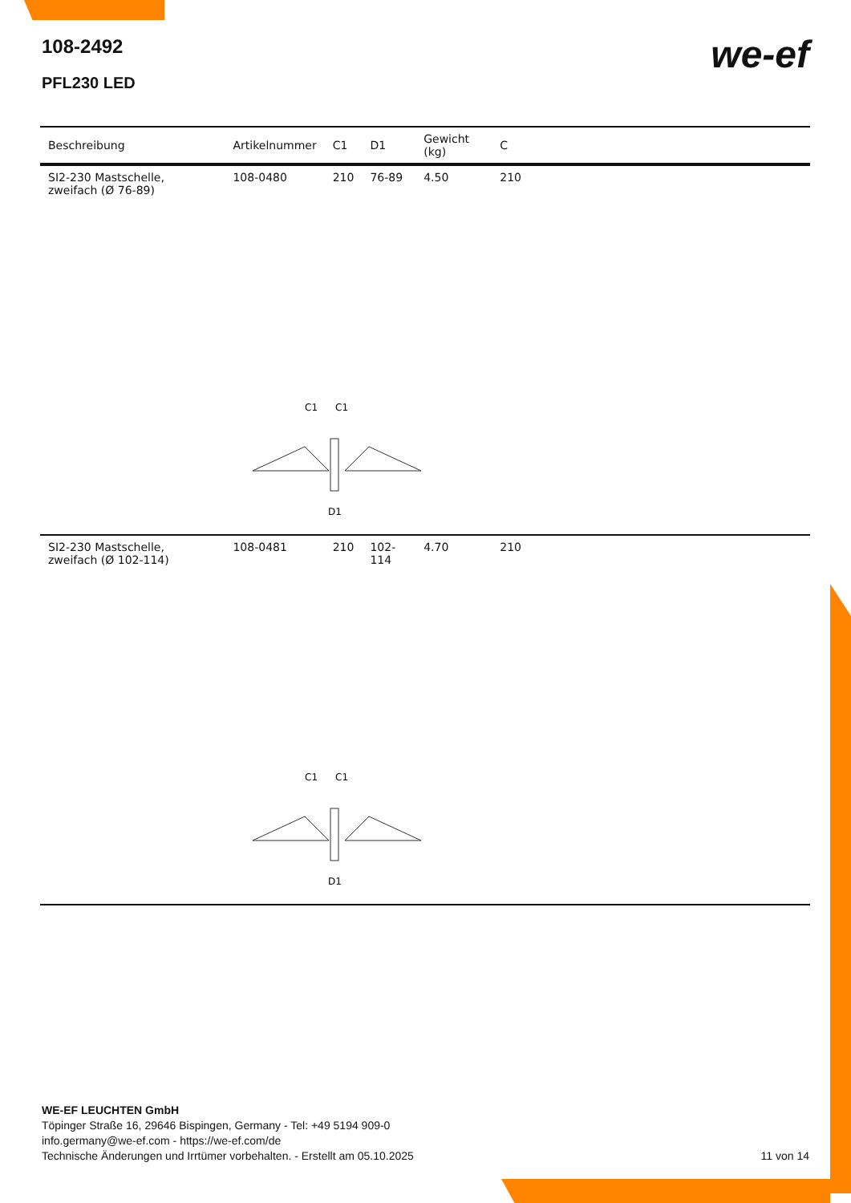108-2492
PFL230 LED
we-ef
| Beschreibung | Artikelnummer | C1 | D1 | Gewicht (kg) | C | |
| --- | --- | --- | --- | --- | --- | --- |
| SI2-230 Mastschelle, zweifach (Ø 76-89) | 108-0480 | 210 | 76-89 | 4.50 | 210 | |
| C1 C1 D1 | | | | | | |
| SI2-230 Mastschelle, zweifach (Ø 102-114) | 108-0481 | 210 | 102-114 | 4.70 | 210 | |
| C1 C1 D1 | | | | | | |
WE-EF LEUCHTEN GmbH
Töpinger Straße 16, 29646 Bispingen, Germany - Tel: +49 5194 909-0
info.germany@we-ef.com - https://we-ef.com/de
Technische Änderungen und Irrtümer vorbehalten. - Erstellt am 05.10.2025 11 von 14